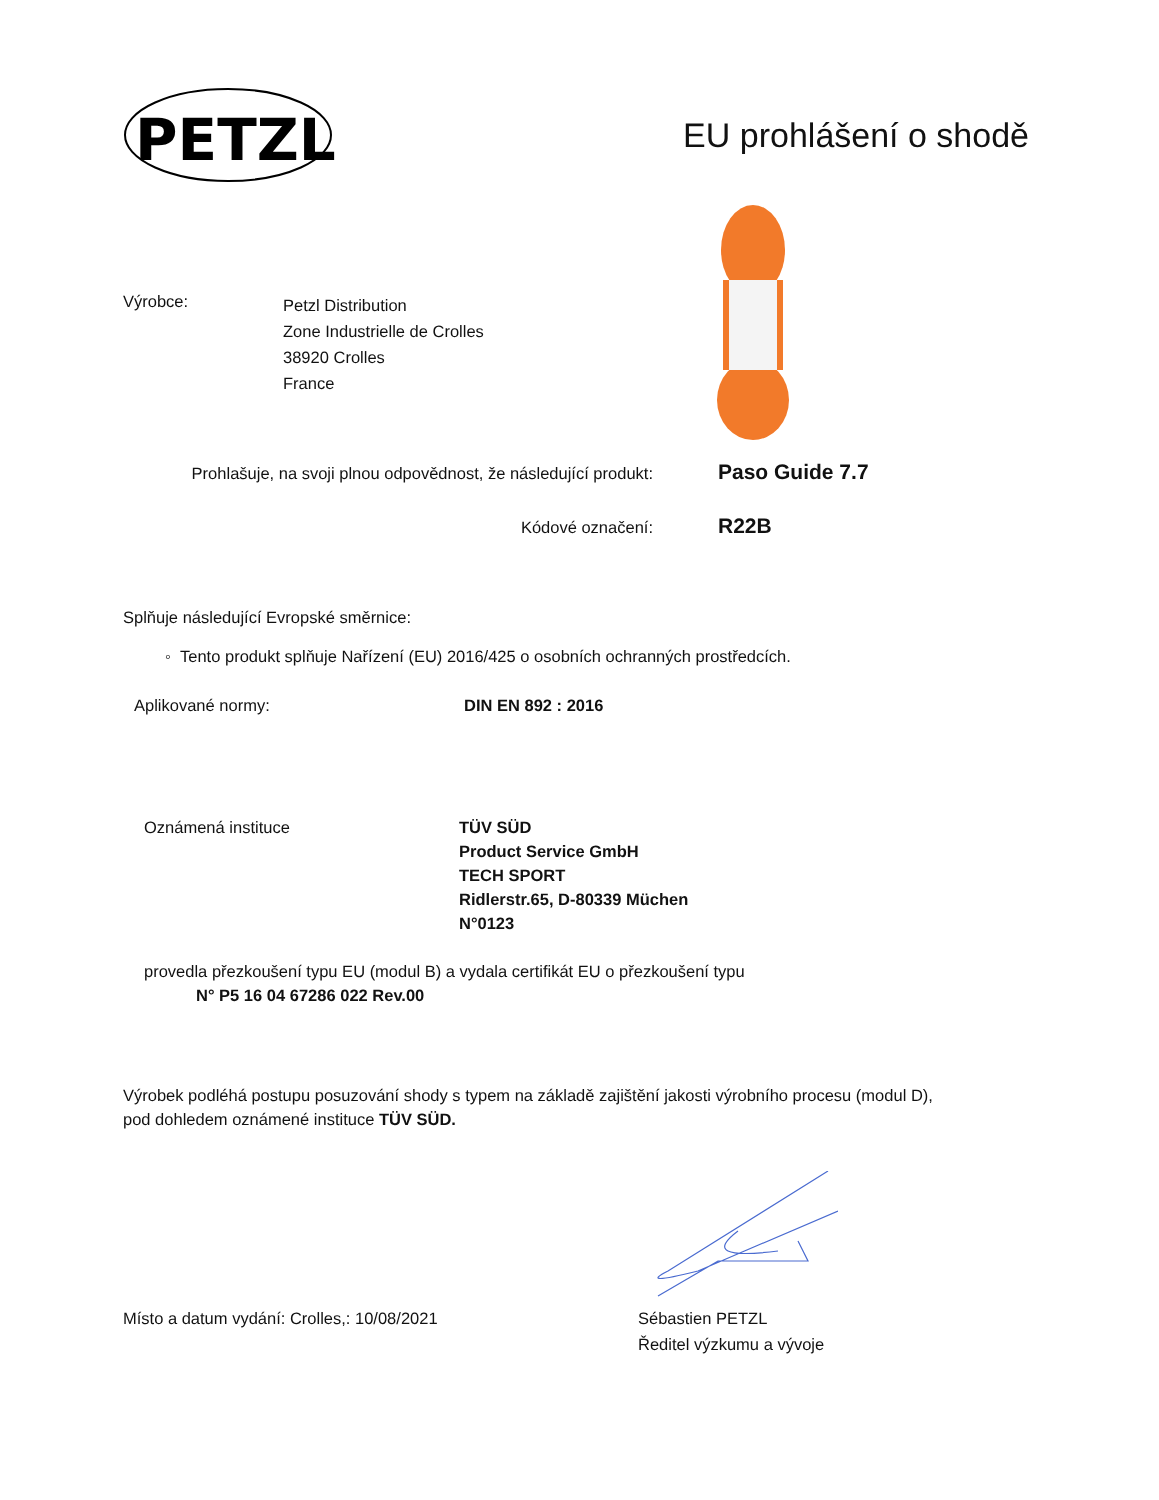PETZL
EU prohlášení o shodě
Výrobce:
Petzl Distribution
Zone Industrielle de Crolles
38920 Crolles
France
Prohlašuje, na svoji plnou odpovědnost, že následující produkt:
Paso Guide 7.7
Kódové označení:
R22B
Splňuje následující Evropské směrnice:
◦ Tento produkt splňuje Nařízení (EU) 2016/425 o osobních ochranných prostředcích.
Aplikované normy: DIN EN 892 : 2016
Oznámená instituce TÜV SÜD
Product Service GmbH
TECH SPORT
Ridlerstr.65, D-80339 Müchen
N°0123
provedla přezkoušení typu EU (modul B) a vydala certifikát EU o přezkoušení typu
N° P5 16 04 67286 022 Rev.00
Výrobek podléhá postupu posuzování shody s typem na základě zajištění jakosti výrobního procesu (modul D),
pod dohledem oznámené instituce TÜV SÜD.
Místo a datum vydání: Crolles,: 10/08/2021
Sébastien PETZL
Ředitel výzkumu a vývoje